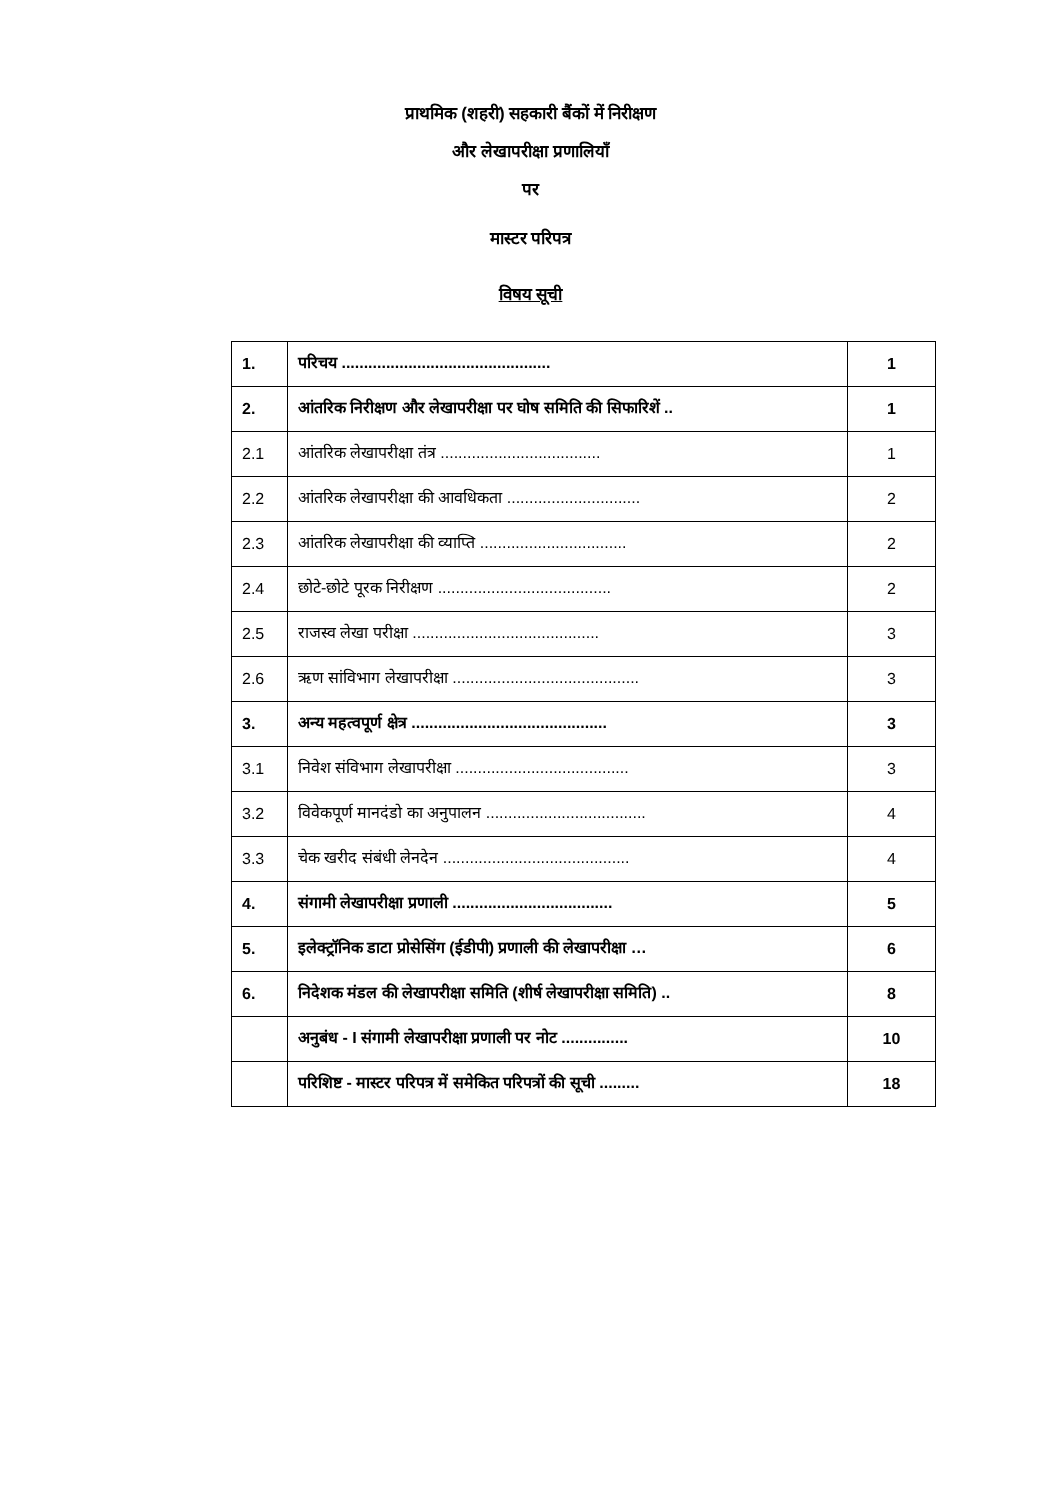प्राथमिक (शहरी) सहकारी बैंकों में निरीक्षण
और लेखापरीक्षा प्रणालियाँ
पर
मास्टर परिपत्र
विषय सूची
| 1. | परिचय ............................................... | 1 |
| 2. | आंतरिक निरीक्षण और लेखापरीक्षा पर घोष समिति की सिफारिशें .. | 1 |
| 2.1 | आंतरिक लेखापरीक्षा तंत्र .................................... | 1 |
| 2.2 | आंतरिक लेखापरीक्षा की आवधिकता .............................. | 2 |
| 2.3 | आंतरिक लेखापरीक्षा की व्याप्ति ................................. | 2 |
| 2.4 | छोटे-छोटे पूरक निरीक्षण ....................................... | 2 |
| 2.5 | राजस्व लेखा परीक्षा .......................................... | 3 |
| 2.6 | ऋण सांविभाग लेखापरीक्षा .......................................... | 3 |
| 3. | अन्य महत्वपूर्ण क्षेत्र ............................................ | 3 |
| 3.1 | निवेश संविभाग लेखापरीक्षा ....................................... | 3 |
| 3.2 | विवेकपूर्ण मानदंडो का अनुपालन .................................... | 4 |
| 3.3 | चेक खरीद संबंधी लेनदेन .......................................... | 4 |
| 4. | संगामी लेखापरीक्षा प्रणाली .................................... | 5 |
| 5. | इलेक्ट्रॉनिक डाटा प्रोसेसिंग (ईडीपी) प्रणाली की लेखापरीक्षा … | 6 |
| 6. | निदेशक मंडल की लेखापरीक्षा समिति (शीर्ष लेखापरीक्षा समिति) .. | 8 |
| | अनुबंध - I संगामी लेखापरीक्षा प्रणाली पर नोट ............... | 10 |
| | परिशिष्ट - मास्टर परिपत्र में समेकित परिपत्रों की सूची ......... | 18 |